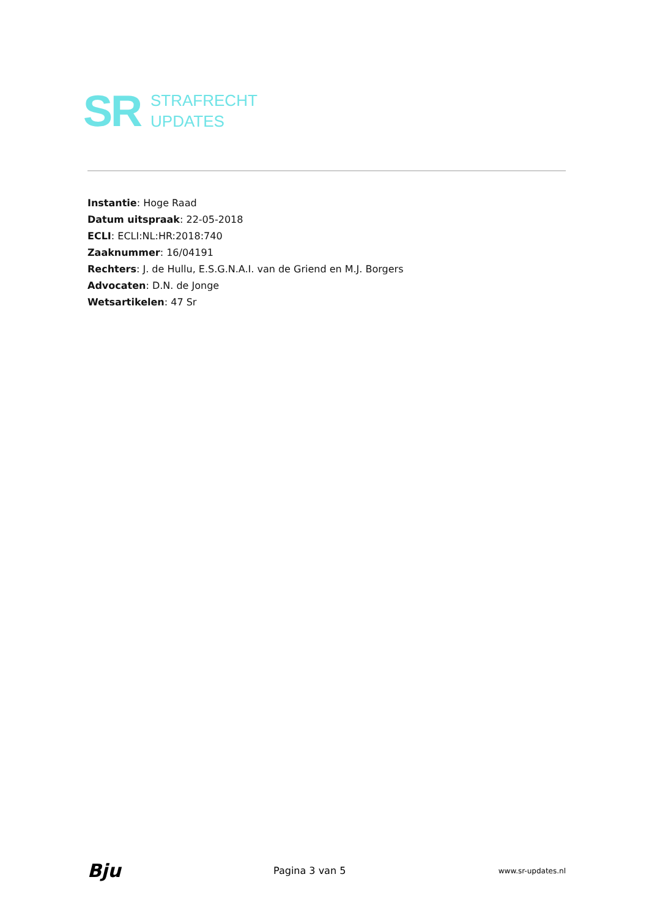SR
STRAFRECHT
UPDATES
Instantie: Hoge Raad
Datum uitspraak: 22-05-2018
ECLI: ECLI:NL:HR:2018:740
Zaaknummer: 16/04191
Rechters: J. de Hullu, E.S.G.N.A.I. van de Griend en M.J. Borgers
Advocaten: D.N. de Jonge
Wetsartikelen: 47 Sr
Bju Pagina 3 van 5 www.sr-updates.nl